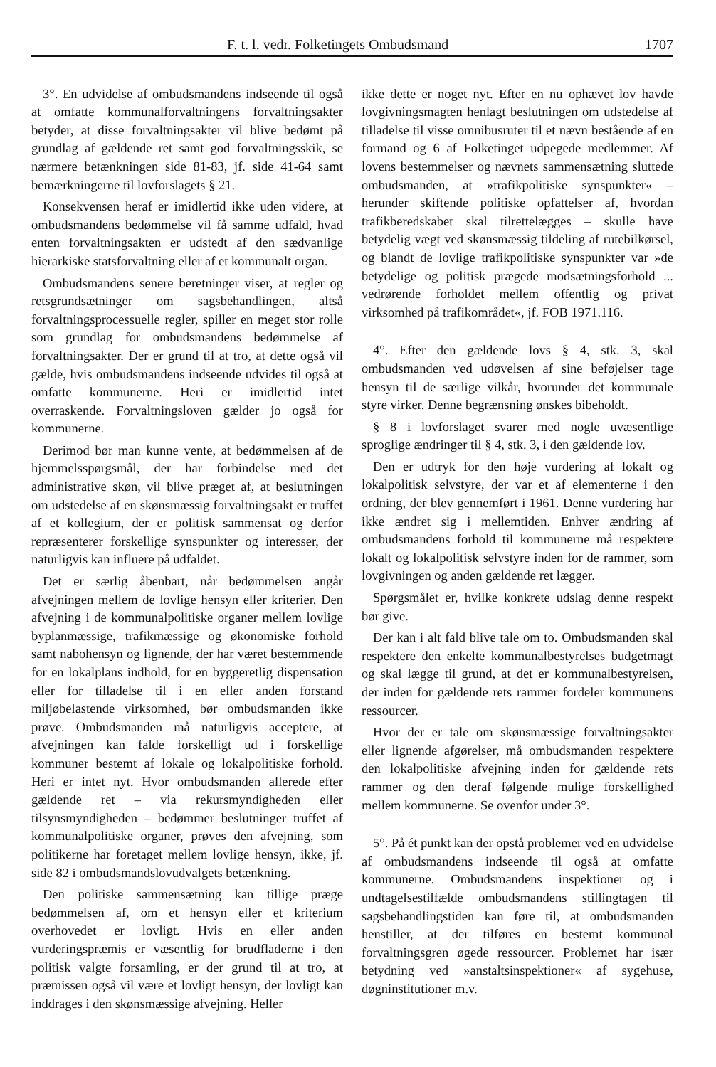F. t. l. vedr. Folketingets Ombudsmand 1707
3°. En udvidelse af ombudsmandens indseende til også at omfatte kommunalforvaltningens forvaltningsakter betyder, at disse forvaltningsakter vil blive bedømt på grundlag af gældende ret samt god forvaltningsskik, se nærmere betænkningen side 81-83, jf. side 41-64 samt bemærkningerne til lovforslagets § 21.
Konsekvensen heraf er imidlertid ikke uden videre, at ombudsmandens bedømmelse vil få samme udfald, hvad enten forvaltningsakten er udstedt af den sædvanlige hierarkiske statsforvaltning eller af et kommunalt organ.
Ombudsmandens senere beretninger viser, at regler og retsgrundsætninger om sagsbehandlingen, altså forvaltningsprocessuelle regler, spiller en meget stor rolle som grundlag for ombudsmandens bedømmelse af forvaltningsakter. Der er grund til at tro, at dette også vil gælde, hvis ombudsmandens indseende udvides til også at omfatte kommunerne. Heri er imidlertid intet overraskende. Forvaltningsloven gælder jo også for kommunerne.
Derimod bør man kunne vente, at bedømmelsen af de hjemmelsspørgsmål, der har forbindelse med det administrative skøn, vil blive præget af, at beslutningen om udstedelse af en skønsmæssig forvaltningsakt er truffet af et kollegium, der er politisk sammensat og derfor repræsenterer forskellige synspunkter og interesser, der naturligvis kan influere på udfaldet.
Det er særlig åbenbart, når bedømmelsen angår afvejningen mellem de lovlige hensyn eller kriterier. Den afvejning i de kommunalpolitiske organer mellem lovlige byplanmæssige, trafikmæssige og økonomiske forhold samt nabohensyn og lignende, der har været bestemmende for en lokalplans indhold, for en byggeretlig dispensation eller for tilladelse til i en eller anden forstand miljøbelastende virksomhed, bør ombudsmanden ikke prøve. Ombudsmanden må naturligvis acceptere, at afvejningen kan falde forskelligt ud i forskellige kommuner bestemt af lokale og lokalpolitiske forhold. Heri er intet nyt. Hvor ombudsmanden allerede efter gældende ret – via rekursmyndigheden eller tilsynsmyndigheden – bedømmer beslutninger truffet af kommunalpolitiske organer, prøves den afvejning, som politikerne har foretaget mellem lovlige hensyn, ikke, jf. side 82 i ombudsmandslovudvalgets betænkning.
Den politiske sammensætning kan tillige præge bedømmelsen af, om et hensyn eller et kriterium overhovedet er lovligt. Hvis en eller anden vurderingspræmis er væsentlig for brudfladerne i den politisk valgte forsamling, er der grund til at tro, at præmissen også vil være et lovligt hensyn, der lovligt kan inddrages i den skønsmæssige afvejning. Heller
ikke dette er noget nyt. Efter en nu ophævet lov havde lovgivningsmagten henlagt beslutningen om udstedelse af tilladelse til visse omnibusruter til et nævn bestående af en formand og 6 af Folketinget udpegede medlemmer. Af lovens bestemmelser og nævnets sammensætning sluttede ombudsmanden, at »trafikpolitiske synspunkter« – herunder skiftende politiske opfattelser af, hvordan trafikberedskabet skal tilrettelægges – skulle have betydelig vægt ved skønsmæssig tildeling af rutebilkørsel, og blandt de lovlige trafikpolitiske synspunkter var »de betydelige og politisk prægede modsætningsforhold ... vedrørende forholdet mellem offentlig og privat virksomhed på trafikområdet«, jf. FOB 1971.116.
4°. Efter den gældende lovs § 4, stk. 3, skal ombudsmanden ved udøvelsen af sine beføjelser tage hensyn til de særlige vilkår, hvorunder det kommunale styre virker. Denne begrænsning ønskes bibeholdt.
§ 8 i lovforslaget svarer med nogle uvæsentlige sproglige ændringer til § 4, stk. 3, i den gældende lov.
Den er udtryk for den høje vurdering af lokalt og lokalpolitisk selvstyre, der var et af elementerne i den ordning, der blev gennemført i 1961. Denne vurdering har ikke ændret sig i mellemtiden. Enhver ændring af ombudsmandens forhold til kommunerne må respektere lokalt og lokalpolitisk selvstyre inden for de rammer, som lovgivningen og anden gældende ret lægger.
Spørgsmålet er, hvilke konkrete udslag denne respekt bør give.
Der kan i alt fald blive tale om to. Ombudsmanden skal respektere den enkelte kommunalbestyrelses budgetmagt og skal lægge til grund, at det er kommunalbestyrelsen, der inden for gældende rets rammer fordeler kommunens ressourcer.
Hvor der er tale om skønsmæssige forvaltningsakter eller lignende afgørelser, må ombudsmanden respektere den lokalpolitiske afvejning inden for gældende rets rammer og den deraf følgende mulige forskellighed mellem kommunerne. Se ovenfor under 3°.
5°. På ét punkt kan der opstå problemer ved en udvidelse af ombudsmandens indseende til også at omfatte kommunerne. Ombudsmandens inspektioner og i undtagelsestilfælde ombudsmandens stillingtagen til sagsbehandlingstiden kan føre til, at ombudsmanden henstiller, at der tilføres en bestemt kommunal forvaltningsgren øgede ressourcer. Problemet har især betydning ved »anstaltsinspektioner« af sygehuse, døgninstitutioner m.v.